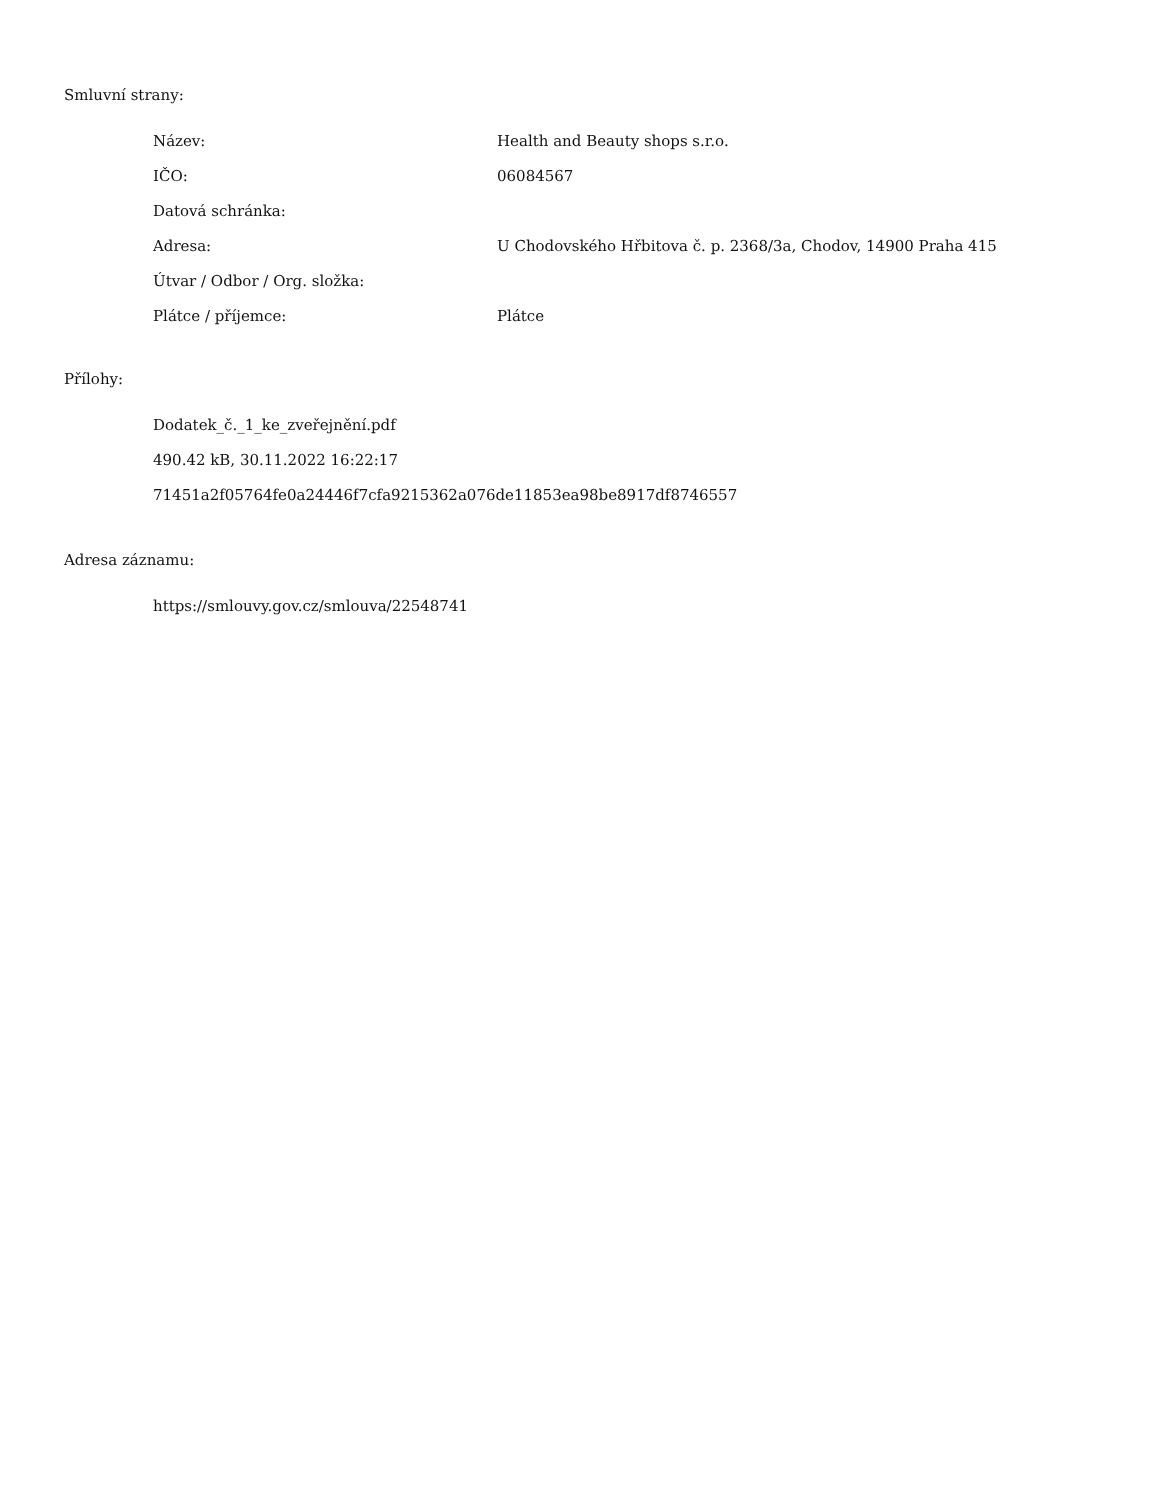Smluvní strany:
| Název: | Health and Beauty shops s.r.o. |
| IČO: | 06084567 |
| Datová schránka: | |
| Adresa: | U Chodovského Hřbitova č. p. 2368/3a, Chodov, 14900 Praha 415 |
| Útvar / Odbor / Org. složka: | |
| Plátce / příjemce: | Plátce |
Přílohy:
Dodatek_č._1_ke_zveřejnění.pdf
490.42 kB, 30.11.2022 16:22:17
71451a2f05764fe0a24446f7cfa9215362a076de11853ea98be8917df8746557
Adresa záznamu:
https://smlouvy.gov.cz/smlouva/22548741